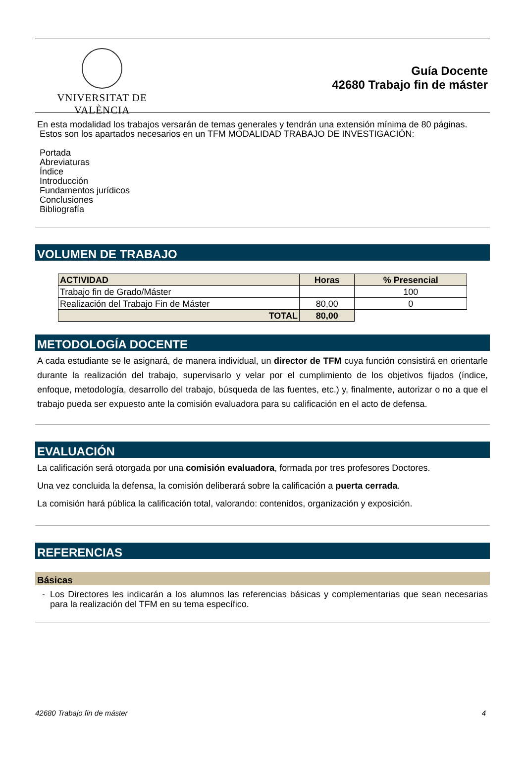VNIVERSITAT DE VALÈNCIA
Guía Docente
42680 Trabajo fin de máster
En esta modalidad los trabajos versarán de temas generales y tendrán una extensión mínima de 80 páginas.
Estos son los apartados necesarios en un TFM MODALIDAD TRABAJO DE INVESTIGACIÓN:
Portada
Abreviaturas
Índice
Introducción
Fundamentos jurídicos
Conclusiones
Bibliografía
VOLUMEN DE TRABAJO
| ACTIVIDAD | Horas | % Presencial |
| --- | --- | --- |
| Trabajo fin de Grado/Máster | | 100 |
| Realización del Trabajo Fin de Máster | 80,00 | 0 |
| TOTAL | 80,00 | |
METODOLOGÍA DOCENTE
A cada estudiante se le asignará, de manera individual, un director de TFM cuya función consistirá en orientarle durante la realización del trabajo, supervisarlo y velar por el cumplimiento de los objetivos fijados (índice, enfoque, metodología, desarrollo del trabajo, búsqueda de las fuentes, etc.) y, finalmente, autorizar o no a que el trabajo pueda ser expuesto ante la comisión evaluadora para su calificación en el acto de defensa.
EVALUACIÓN
La calificación será otorgada por una comisión evaluadora, formada por tres profesores Doctores.
Una vez concluida la defensa, la comisión deliberará sobre la calificación a puerta cerrada.
La comisión hará pública la calificación total, valorando: contenidos, organización y exposición.
REFERENCIAS
Básicas
- Los Directores les indicarán a los alumnos las referencias básicas y complementarias que sean necesarias para la realización del TFM en su tema específico.
42680 Trabajo fin de máster 4